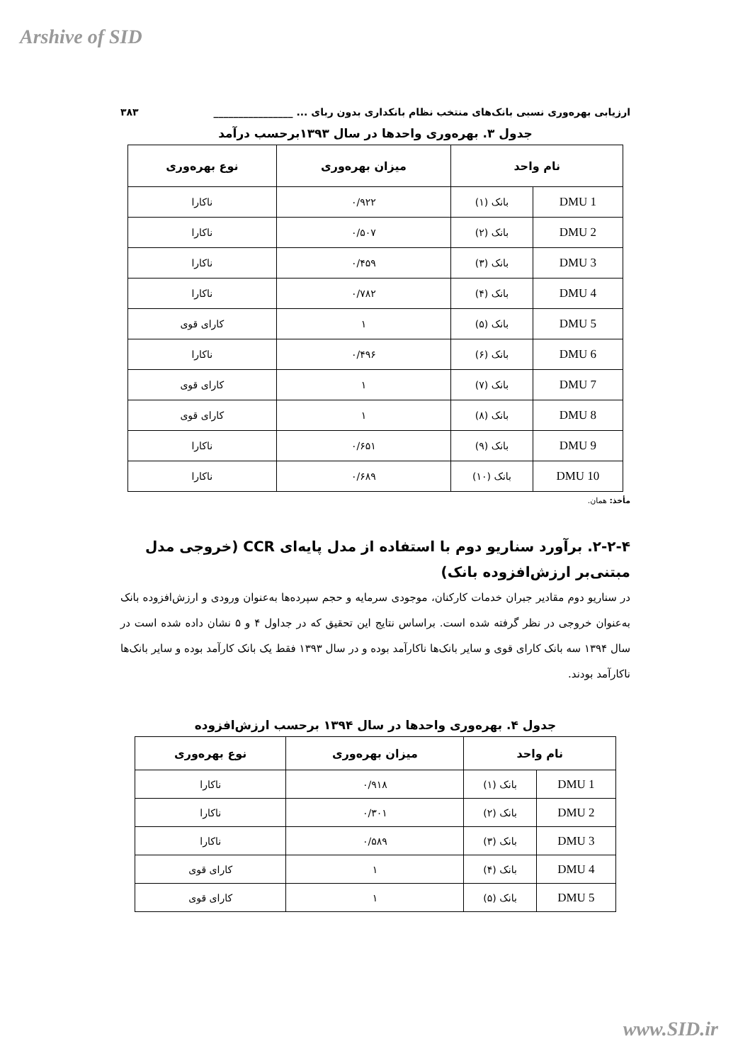Arshive of SID
ارزیابی بهره‌وری نسبی بانک‌های منتخب نظام بانکداری بدون ربای ... ________________ ۳۸۳
جدول ۳. بهره‌وری واحدها در سال ۱۳۹۳برحسب درآمد
| نام واحد | | میزان بهره‌وری | نوع بهره‌وری |
| --- | --- | --- | --- |
| DMU 1 | بانک (۱) | ۰/۹۲۲ | ناکارا |
| DMU 2 | بانک (۲) | ۰/۵۰۷ | ناکارا |
| DMU 3 | بانک (۳) | ۰/۴۵۹ | ناکارا |
| DMU 4 | بانک (۴) | ۰/۷۸۲ | ناکارا |
| DMU 5 | بانک (۵) | ۱ | کارای قوی |
| DMU 6 | بانک (۶) | ۰/۴۹۶ | ناکارا |
| DMU 7 | بانک (۷) | ۱ | کارای قوی |
| DMU 8 | بانک (۸) | ۱ | کارای قوی |
| DMU 9 | بانک (۹) | ۰/۶۵۱ | ناکارا |
| DMU 10 | بانک (۱۰) | ۰/۶۸۹ | ناکارا |
مأخذ: همان.
۲-۲-۴. برآورد سناریو دوم با استفاده از مدل پایه‌ای CCR (خروجی مدل مبتنی‌بر ارزش‌افزوده بانک)
در سناریو دوم مقادیر جبران خدمات کارکنان، موجودی سرمایه و حجم سپرده‌ها به‌عنوان ورودی و ارزش‌افزوده بانک به‌عنوان خروجی در نظر گرفته شده است. براساس نتایج این تحقیق که در جداول ۴ و ۵ نشان داده شده است در سال ۱۳۹۴ سه بانک کارای قوی و سایر بانک‌ها ناکارآمد بوده و در سال ۱۳۹۳ فقط یک بانک کارآمد بوده و سایر بانک‌ها ناکارآمد بودند.
جدول ۴. بهره‌وری واحدها در سال ۱۳۹۴ برحسب ارزش‌افزوده
| نام واحد | | میزان بهره‌وری | نوع بهره‌وری |
| --- | --- | --- | --- |
| DMU 1 | بانک (۱) | ۰/۹۱۸ | ناکارا |
| DMU 2 | بانک (۲) | ۰/۳۰۱ | ناکارا |
| DMU 3 | بانک (۳) | ۰/۵۸۹ | ناکارا |
| DMU 4 | بانک (۴) | ۱ | کارای قوی |
| DMU 5 | بانک (۵) | ۱ | کارای قوی |
www.SID.ir